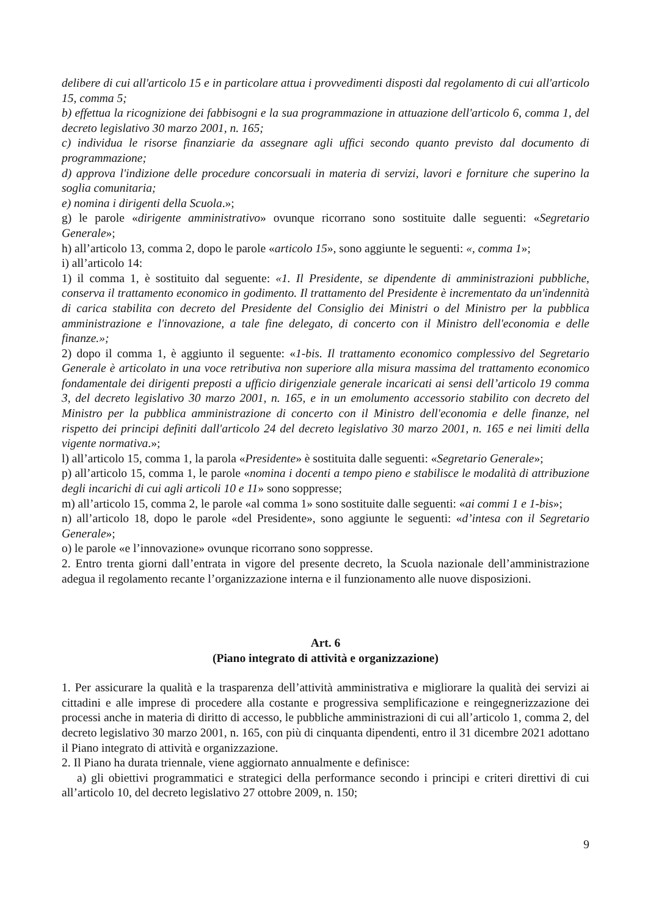delibere di cui all'articolo 15 e in particolare attua i provvedimenti disposti dal regolamento di cui all'articolo 15, comma 5;
b) effettua la ricognizione dei fabbisogni e la sua programmazione in attuazione dell'articolo 6, comma 1, del decreto legislativo 30 marzo 2001, n. 165;
c) individua le risorse finanziarie da assegnare agli uffici secondo quanto previsto dal documento di programmazione;
d) approva l'indizione delle procedure concorsuali in materia di servizi, lavori e forniture che superino la soglia comunitaria;
e) nomina i dirigenti della Scuola.»;
g) le parole «dirigente amministrativo» ovunque ricorrano sono sostituite dalle seguenti: «Segretario Generale»;
h) all’articolo 13, comma 2, dopo le parole «articolo 15», sono aggiunte le seguenti: «, comma 1»;
i) all’articolo 14:
1) il comma 1, è sostituito dal seguente: «1. Il Presidente, se dipendente di amministrazioni pubbliche, conserva il trattamento economico in godimento. Il trattamento del Presidente è incrementato da un'indennità di carica stabilita con decreto del Presidente del Consiglio dei Ministri o del Ministro per la pubblica amministrazione e l'innovazione, a tale fine delegato, di concerto con il Ministro dell'economia e delle finanze.»;
2) dopo il comma 1, è aggiunto il seguente: «1-bis. Il trattamento economico complessivo del Segretario Generale è articolato in una voce retributiva non superiore alla misura massima del trattamento economico fondamentale dei dirigenti preposti a ufficio dirigenziale generale incaricati ai sensi dell’articolo 19 comma 3, del decreto legislativo 30 marzo 2001, n. 165, e in un emolumento accessorio stabilito con decreto del Ministro per la pubblica amministrazione di concerto con il Ministro dell'economia e delle finanze, nel rispetto dei principi definiti dall'articolo 24 del decreto legislativo 30 marzo 2001, n. 165 e nei limiti della vigente normativa.»;
l) all’articolo 15, comma 1, la parola «Presidente» è sostituita dalle seguenti: «Segretario Generale»;
p) all’articolo 15, comma 1, le parole «nomina i docenti a tempo pieno e stabilisce le modalità di attribuzione degli incarichi di cui agli articoli 10 e 11» sono soppresse;
m) all’articolo 15, comma 2, le parole «al comma 1» sono sostituite dalle seguenti: «ai commi 1 e 1-bis»;
n) all’articolo 18, dopo le parole «del Presidente», sono aggiunte le seguenti: «d’intesa con il Segretario Generale»;
o) le parole «e l’innovazione» ovunque ricorrano sono soppresse.
2. Entro trenta giorni dall’entrata in vigore del presente decreto, la Scuola nazionale dell’amministrazione adegua il regolamento recante l’organizzazione interna e il funzionamento alle nuove disposizioni.
Art. 6
(Piano integrato di attività e organizzazione)
1. Per assicurare la qualità e la trasparenza dell’attività amministrativa e migliorare la qualità dei servizi ai cittadini e alle imprese di procedere alla costante e progressiva semplificazione e reingegnerizzazione dei processi anche in materia di diritto di accesso, le pubbliche amministrazioni di cui all’articolo 1, comma 2, del decreto legislativo 30 marzo 2001, n. 165, con più di cinquanta dipendenti, entro il 31 dicembre 2021 adottano il Piano integrato di attività e organizzazione.
2. Il Piano ha durata triennale, viene aggiornato annualmente e definisce:
a) gli obiettivi programmatici e strategici della performance secondo i principi e criteri direttivi di cui all’articolo 10, del decreto legislativo 27 ottobre 2009, n. 150;
9